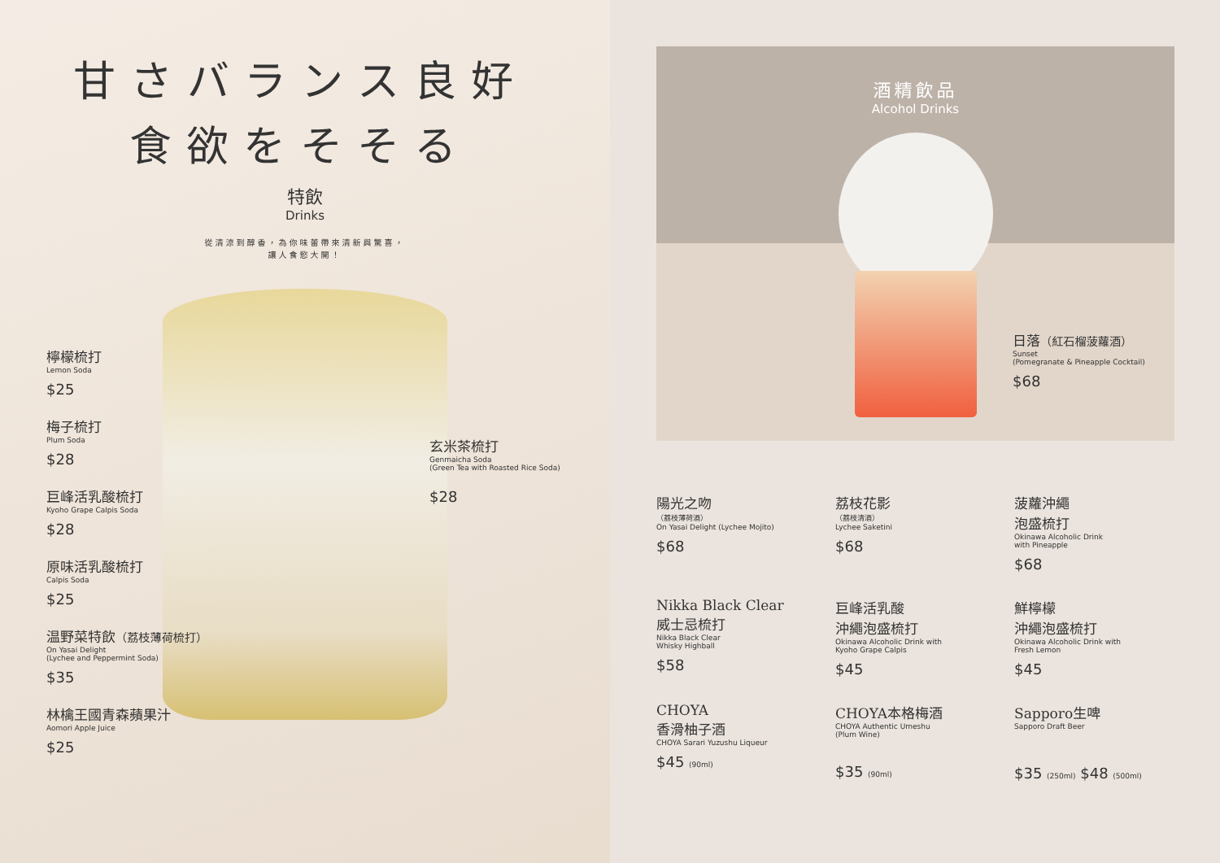甘さバランス良好
食欲をそそる
特飲
Drinks
從清涼到醇香，為你味蕾帶來清新與驚喜，
讓人食慾大開！
檸檬梳打
Lemon Soda
$25
梅子梳打
Plum Soda
$28
巨峰活乳酸梳打
Kyoho Grape Calpis Soda
$28
原味活乳酸梳打
Calpis Soda
$25
温野菜特飲（荔枝薄荷梳打）
On Yasai Delight
(Lychee and Peppermint Soda)
$35
林檎王國青森蘋果汁
Aomori Apple Juice
$25
玄米茶梳打
Genmaicha Soda
(Green Tea with Roasted Rice Soda)
$28
酒精飲品
Alcohol Drinks
日落（紅石榴菠蘿酒）
Sunset
(Pomegranate & Pineapple Cocktail)
$68
陽光之吻
（荔枝薄荷酒）
On Yasai Delight (Lychee Mojito)
$68
荔枝花影
（荔枝清酒）
Lychee Saketini
$68
菠蘿沖繩
泡盛梳打
Okinawa Alcoholic Drink
with Pineapple
$68
Nikka Black Clear
威士忌梳打
Nikka Black Clear
Whisky Highball
$58
巨峰活乳酸
沖繩泡盛梳打
Okinawa Alcoholic Drink with
Kyoho Grape Calpis
$45
鮮檸檬
沖繩泡盛梳打
Okinawa Alcoholic Drink with
Fresh Lemon
$45
CHOYA
香滑柚子酒
CHOYA Sarari Yuzushu Liqueur
$45 (90ml)
CHOYA本格梅酒
CHOYA Authentic Umeshu
(Plum Wine)
$35 (90ml)
Sapporo生啤
Sapporo Draft Beer
$35 (250ml) $48 (500ml)